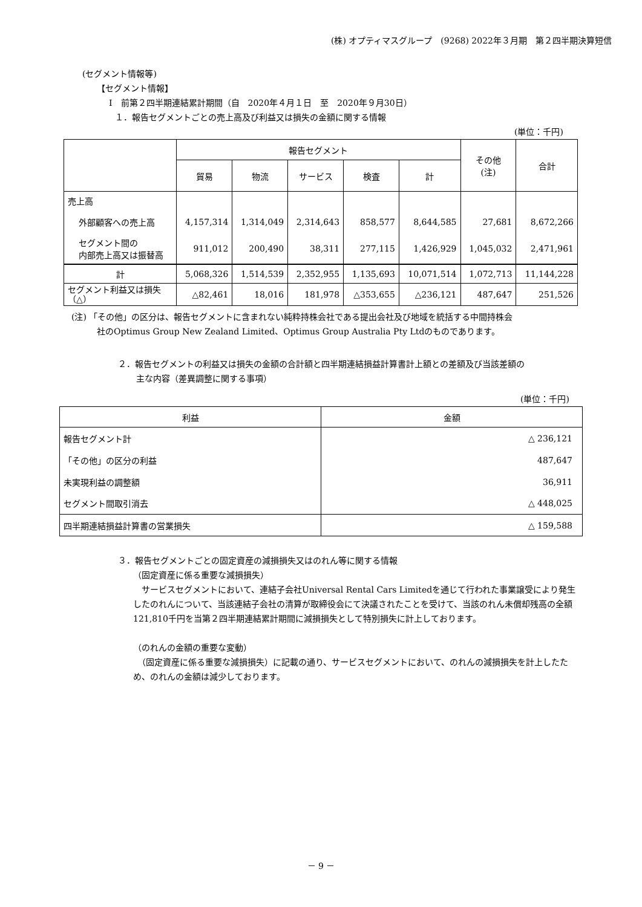(株) オプティマスグループ　(9268) 2022年３月期　第２四半期決算短信
(セグメント情報等)
【セグメント情報】
Ⅰ　前第２四半期連結累計期間（自　2020年４月１日　至　2020年９月30日）
１．報告セグメントごとの売上高及び利益又は損失の金額に関する情報
(単位：千円)
| | 報告セグメント | | | | | その他 (注) | 合計 |
| --- | --- | --- | --- | --- | --- | --- | --- |
| | 貿易 | 物流 | サービス | 検査 | 計 | | |
| 売上高 | | | | | | | |
| 外部顧客への売上高 | 4,157,314 | 1,314,049 | 2,314,643 | 858,577 | 8,644,585 | 27,681 | 8,672,266 |
| セグメント間の 内部売上高又は振替高 | 911,012 | 200,490 | 38,311 | 277,115 | 1,426,929 | 1,045,032 | 2,471,961 |
| 計 | 5,068,326 | 1,514,539 | 2,352,955 | 1,135,693 | 10,071,514 | 1,072,713 | 11,144,228 |
| セグメント利益又は損失 （△） | △82,461 | 18,016 | 181,978 | △353,655 | △236,121 | 487,647 | 251,526 |
(注) 「その他」の区分は、報告セグメントに含まれない純粋持株会社である提出会社及び地域を統括する中間持株会
社のOptimus Group New Zealand Limited、Optimus Group Australia Pty Ltdのものであります。
２．報告セグメントの利益又は損失の金額の合計額と四半期連結損益計算書計上額との差額及び当該差額の
主な内容（差異調整に関する事項）
(単位：千円)
| 利益 | 金額 |
| --- | --- |
| 報告セグメント計 | △ 236,121 |
| 「その他」の区分の利益 | 487,647 |
| 未実現利益の調整額 | 36,911 |
| セグメント間取引消去 | △ 448,025 |
| 四半期連結損益計算書の営業損失 | △ 159,588 |
３．報告セグメントごとの固定資産の減損損失又はのれん等に関する情報
（固定資産に係る重要な減損損失）
　サービスセグメントにおいて、連結子会社Universal Rental Cars Limitedを通じて行われた事業譲受により発生したのれんについて、当該連結子会社の清算が取締役会にて決議されたことを受けて、当該のれん未償却残高の全額121,810千円を当第２四半期連結累計期間に減損損失として特別損失に計上しております。
（のれんの金額の重要な変動）
　（固定資産に係る重要な減損損失）に記載の通り、サービスセグメントにおいて、のれんの減損損失を計上したため、のれんの金額は減少しております。
－ 9 －